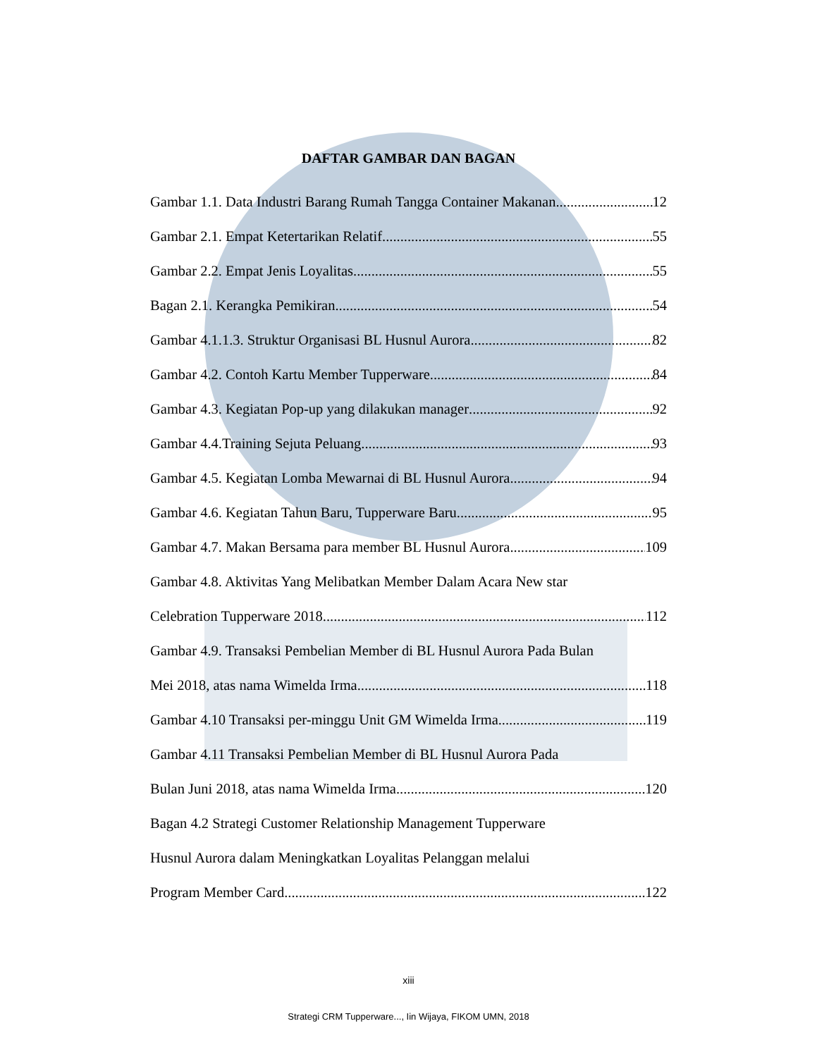DAFTAR GAMBAR DAN BAGAN
Gambar 1.1. Data Industri Barang Rumah Tangga Container Makanan 12
Gambar 2.1. Empat Ketertarikan Relatif 55
Gambar 2.2. Empat Jenis Loyalitas 55
Bagan 2.1. Kerangka Pemikiran 54
Gambar 4.1.1.3. Struktur Organisasi BL Husnul Aurora 82
Gambar 4.2. Contoh Kartu Member Tupperware 84
Gambar 4.3. Kegiatan Pop-up yang dilakukan manager 92
Gambar 4.4.Training Sejuta Peluang 93
Gambar 4.5. Kegiatan Lomba Mewarnai di BL Husnul Aurora 94
Gambar 4.6. Kegiatan Tahun Baru, Tupperware Baru 95
Gambar 4.7. Makan Bersama para member BL Husnul Aurora 109
Gambar 4.8. Aktivitas Yang Melibatkan Member Dalam Acara New star
Celebration Tupperware 2018 112
Gambar 4.9. Transaksi Pembelian Member di BL Husnul Aurora Pada Bulan
Mei 2018, atas nama Wimelda Irma 118
Gambar 4.10 Transaksi per-minggu Unit GM Wimelda Irma 119
Gambar 4.11 Transaksi Pembelian Member di BL Husnul Aurora Pada
Bulan Juni 2018, atas nama Wimelda Irma 120
Bagan 4.2 Strategi Customer Relationship Management Tupperware
Husnul Aurora dalam Meningkatkan Loyalitas Pelanggan melalui
Program Member Card 122
xiii
Strategi CRM Tupperware..., Iin Wijaya, FIKOM UMN, 2018